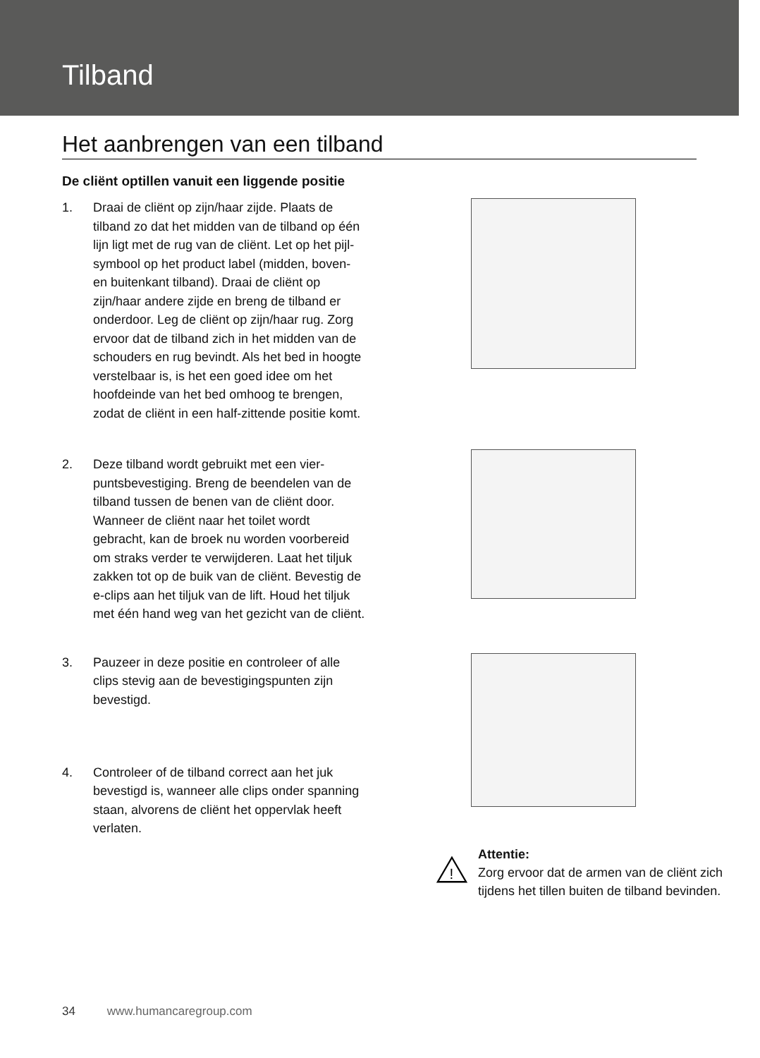Tilband
Het aanbrengen van een tilband
De cliënt optillen vanuit een liggende positie
1. Draai de cliënt op zijn/haar zijde. Plaats de tilband zo dat het midden van de tilband op één lijn ligt met de rug van de cliënt. Let op het pijl-symbool op het product label (midden, boven- en buitenkant til­band). Draai de cliënt op zijn/haar andere zijde en breng de tilband er onderdoor. Leg de cliënt op zijn/haar rug. Zorg ervoor dat de tilband zich in het midden van de schouders en rug bevindt. Als het bed in hoogte verstelbaar is, is het een goed idee om het hoofdeinde van het bed omhoog te brengen, zodat de cliënt in een half-zittende positie komt.
2. Deze tilband wordt gebruikt met een vier­puntsbevestiging. Breng de beendelen van de tilband tussen de benen van de cliënt door. Wanneer de cliënt naar het toilet wordt gebracht, kan de broek nu worden voorbereid om straks verder te verwijde­ren. Laat het tiljuk zakken tot op de buik van de cliënt. Bevestig de e-clips aan het tiljuk van de lift. Houd het tiljuk met één hand weg van het gezicht van de cliënt.
3. Pauzeer in deze positie en controleer of alle clips stevig aan de bevestigingspunten zijn bevestigd.
4. Controleer of de tilband correct aan het juk bevestigd is, wanneer alle clips onder spanning staan, alvorens de cliënt het oppervlak heeft verlaten.
!
Attentie:
Zorg ervoor dat de armen van de cliënt zich tijdens het tillen buiten de tilband bevinden.
34 www.humancaregroup.com